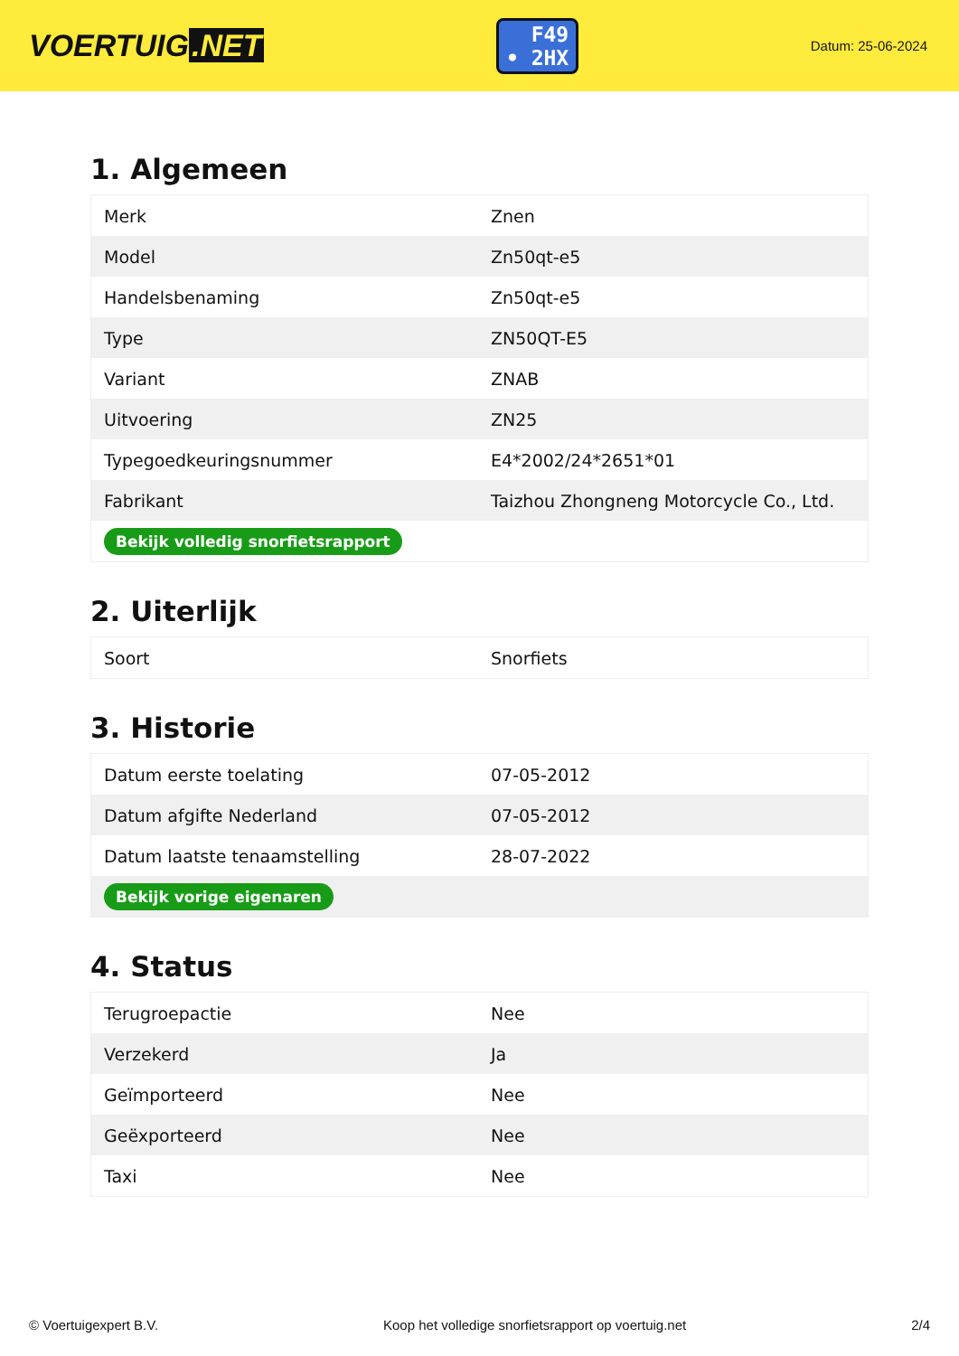VOERTUIG.NET
F49
• 2HX
Datum: 25-06-2024
1. Algemeen
| Merk | Znen |
| Model | Zn50qt-e5 |
| Handelsbenaming | Zn50qt-e5 |
| Type | ZN50QT-E5 |
| Variant | ZNAB |
| Uitvoering | ZN25 |
| Typegoedkeuringsnummer | E4*2002/24*2651*01 |
| Fabrikant | Taizhou Zhongneng Motorcycle Co., Ltd. |
| Bekijk volledig snorfietsrapport | |
2. Uiterlijk
| Soort | Snorfiets |
3. Historie
| Datum eerste toelating | 07-05-2012 |
| Datum afgifte Nederland | 07-05-2012 |
| Datum laatste tenaamstelling | 28-07-2022 |
| Bekijk vorige eigenaren | |
4. Status
| Terugroepactie | Nee |
| Verzekerd | Ja |
| Geïmporteerd | Nee |
| Geëxporteerd | Nee |
| Taxi | Nee |
© Voertuigexpert B.V. Koop het volledige snorfietsrapport op voertuig.net 2/4